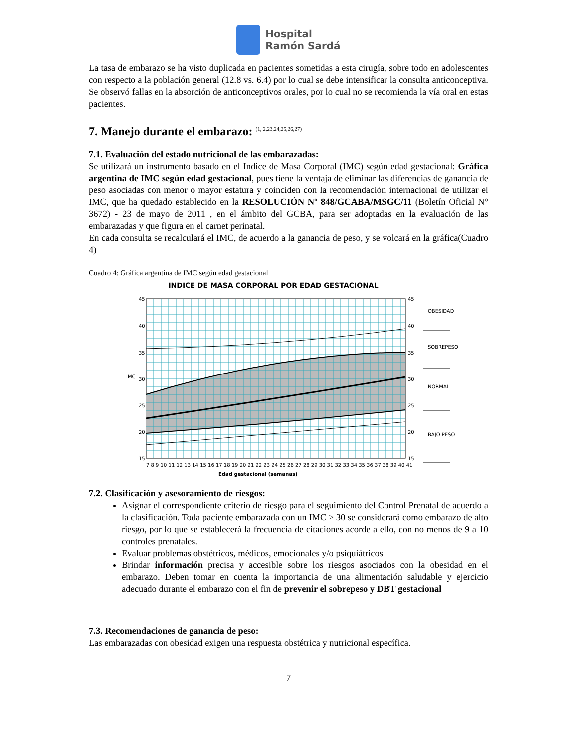Hospital
Ramón Sardá
La tasa de embarazo se ha visto duplicada en pacientes sometidas a esta cirugía, sobre todo en adolescentes con respecto a la población general (12.8 vs. 6.4) por lo cual se debe intensificar la consulta anticonceptiva. Se observó fallas en la absorción de anticonceptivos orales, por lo cual no se recomienda la vía oral en estas pacientes.
7. Manejo durante el embarazo: <sup>(1, 2,23,24,25,26,27)</sup>
7.1. Evaluación del estado nutricional de las embarazadas:
Se utilizará un instrumento basado en el Indice de Masa Corporal (IMC) según edad gestacional: Gráfica argentina de IMC según edad gestacional, pues tiene la ventaja de eliminar las diferencias de ganancia de peso asociadas con menor o mayor estatura y coinciden con la recomendación internacional de utilizar el IMC, que ha quedado establecido en la RESOLUCIÓN Nº 848/GCABA/MSGC/11 (Boletín Oficial N° 3672) - 23 de mayo de 2011 , en el ámbito del GCBA, para ser adoptadas en la evaluación de las embarazadas y que figura en el carnet perinatal.
En cada consulta se recalculará el IMC, de acuerdo a la ganancia de peso, y se volcará en la gráfica(Cuadro 4)
Cuadro 4: Gráfica argentina de IMC según edad gestacional
INDICE DE MASA CORPORAL POR EDAD GESTACIONAL
45
40
35
30
25
20
15
45
40
35
30
25
20
15
7 8 9 10 11 12 13 14 15 16 17 18 19 20 21 22 23 24 25 26 27 28 29 30 31 32 33 34 35 36 37 38 39 40 41
IMC
Edad gestacional (semanas)
OBESIDAD
SOBREPESO
NORMAL
BAJO PESO
7.2. Clasificación y asesoramiento de riesgos:
Asignar el correspondiente criterio de riesgo para el seguimiento del Control Prenatal de acuerdo a la clasificación. Toda paciente embarazada con un IMC ≥ 30 se considerará como embarazo de alto riesgo, por lo que se establecerá la frecuencia de citaciones acorde a ello, con no menos de 9 a 10 controles prenatales.
Evaluar problemas obstétricos, médicos, emocionales y/o psiquiátricos
Brindar información precisa y accesible sobre los riesgos asociados con la obesidad en el embarazo. Deben tomar en cuenta la importancia de una alimentación saludable y ejercicio adecuado durante el embarazo con el fin de prevenir el sobrepeso y DBT gestacional
7.3. Recomendaciones de ganancia de peso:
Las embarazadas con obesidad exigen una respuesta obstétrica y nutricional específica.
7